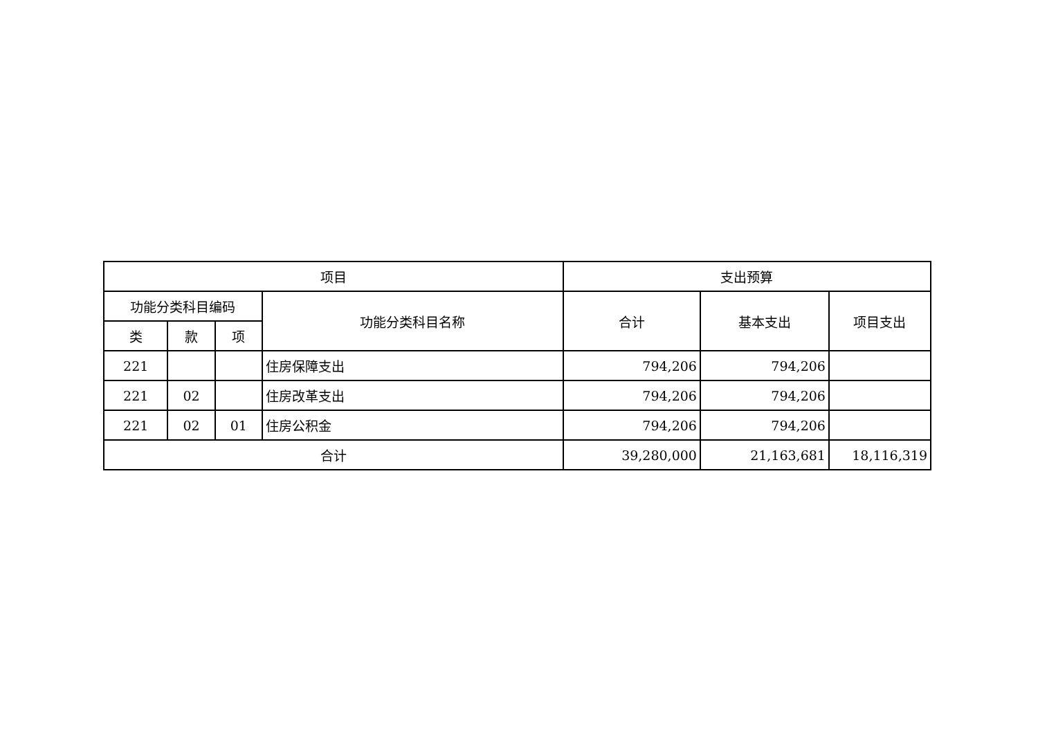| 项目 | | | | 支出预算 | | |
| --- | --- | --- | --- | --- | --- | --- |
| 功能分类科目编码 | | | 功能分类科目名称 | 合计 | 基本支出 | 项目支出 |
| 类 | 款 | 项 | | | | |
| 221 | | | 住房保障支出 | 794,206 | 794,206 | |
| 221 | 02 | | 住房改革支出 | 794,206 | 794,206 | |
| 221 | 02 | 01 | 住房公积金 | 794,206 | 794,206 | |
| 合计 | | | | 39,280,000 | 21,163,681 | 18,116,319 |